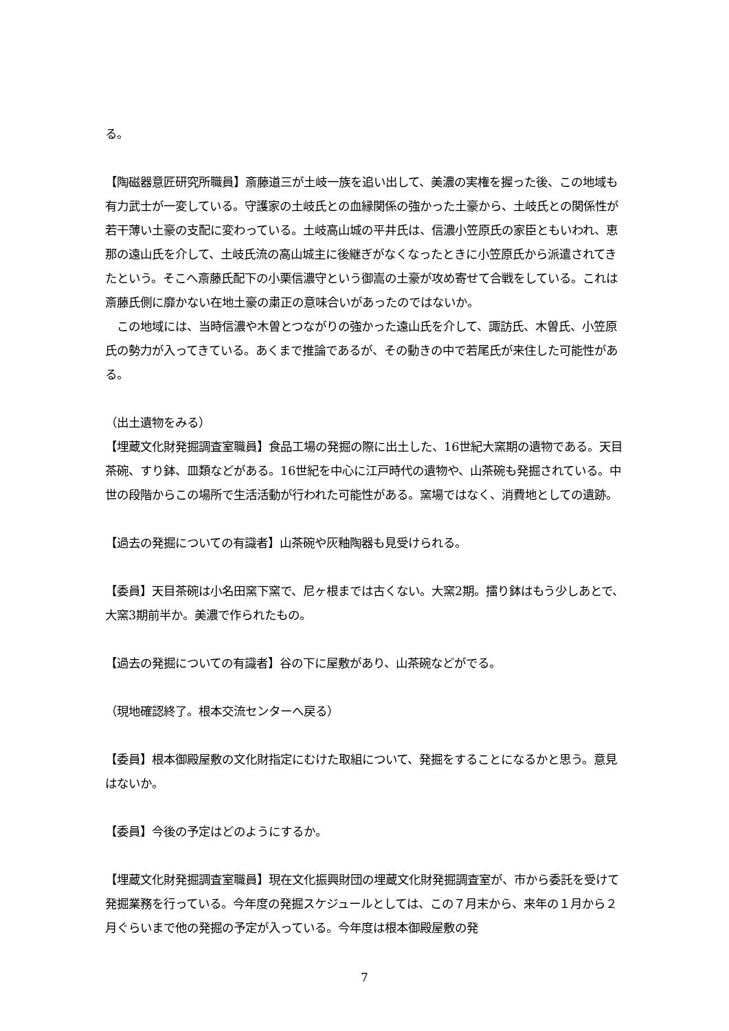る。
【陶磁器意匠研究所職員】斎藤道三が土岐一族を追い出して、美濃の実権を握った後、この地域も有力武士が一変している。守護家の土岐氏との血縁関係の強かった土豪から、土岐氏との関係性が若干薄い土豪の支配に変わっている。土岐高山城の平井氏は、信濃小笠原氏の家臣ともいわれ、恵那の遠山氏を介して、土岐氏流の高山城主に後継ぎがなくなったときに小笠原氏から派遣されてきたという。そこへ斎藤氏配下の小栗信濃守という御嵩の土豪が攻め寄せて合戦をしている。これは斎藤氏側に靡かない在地土豪の粛正の意味合いがあったのではないか。
　この地域には、当時信濃や木曽とつながりの強かった遠山氏を介して、諏訪氏、木曽氏、小笠原氏の勢力が入ってきている。あくまで推論であるが、その動きの中で若尾氏が来住した可能性がある。
（出土遺物をみる）
【埋蔵文化財発掘調査室職員】食品工場の発掘の際に出土した、16世紀大窯期の遺物である。天目茶碗、すり鉢、皿類などがある。16世紀を中心に江戸時代の遺物や、山茶碗も発掘されている。中世の段階からこの場所で生活活動が行われた可能性がある。窯場ではなく、消費地としての遺跡。
【過去の発掘についての有識者】山茶碗や灰釉陶器も見受けられる。
【委員】天目茶碗は小名田窯下窯で、尼ヶ根までは古くない。大窯2期。擂り鉢はもう少しあとで、大窯3期前半か。美濃で作られたもの。
【過去の発掘についての有識者】谷の下に屋敷があり、山茶碗などがでる。
（現地確認終了。根本交流センターへ戻る）
【委員】根本御殿屋敷の文化財指定にむけた取組について、発掘をすることになるかと思う。意見はないか。
【委員】今後の予定はどのようにするか。
【埋蔵文化財発掘調査室職員】現在文化振興財団の埋蔵文化財発掘調査室が、市から委託を受けて発掘業務を行っている。今年度の発掘スケジュールとしては、この７月末から、来年の１月から２月ぐらいまで他の発掘の予定が入っている。今年度は根本御殿屋敷の発
7